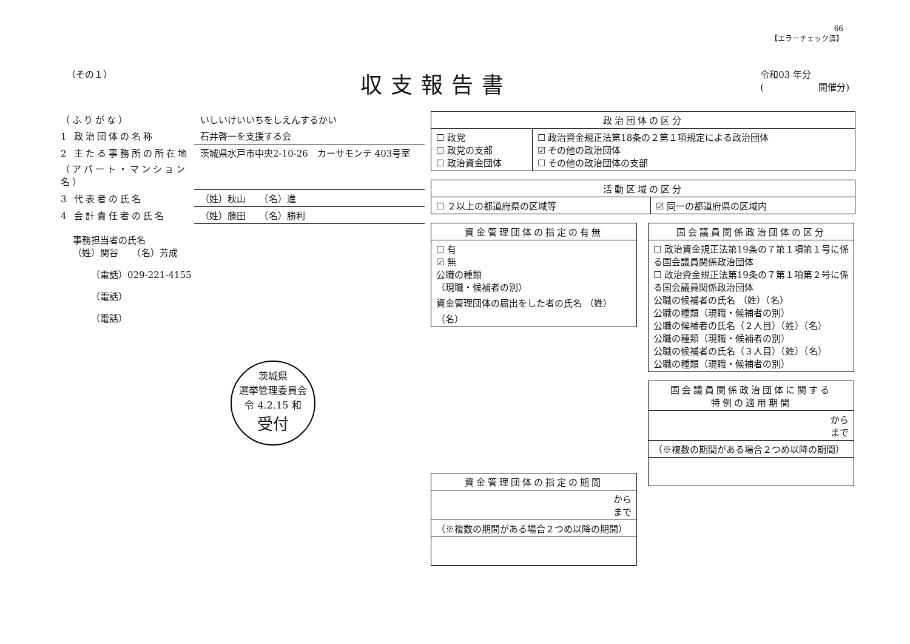66
【エラーチェック済】
（その１） 収支報告書 令和03 年分
(　　　　　　開催分)
（ふりがな） いしいけいいちをしえんするかい
1 政治団体の名称 石井啓一を支援する会
2 主たる事務所の所在地
（アパート・マンション名） 茨城県水戸市中央2-10-26　カーサモンテ 403号室
3 代表者の氏名 （姓）秋山　　（名）進
4 会計責任者の氏名 （姓）藤田　　（名）勝利
事務担当者の氏名
（姓）関谷　　（名）芳成
（電話）029-221-4155
（電話）
（電話）
茨城県
選挙管理委員会
令 4.2.15 和
受付
| 政治団体の区分 | |
| --- | --- |
| ☐ 政党 ☐ 政党の支部 ☐ 政治資金団体 | ☐ 政治資金規正法第18条の２第１項規定による政治団体 ☑ その他の政治団体 ☐ その他の政治団体の支部 |
| 活動区域の区分 | |
| --- | --- |
| ☐ ２以上の都道府県の区域等 | ☑ 同一の都道府県の区域内 |
| 資金管理団体の指定の有無 |
| --- |
| ☐ 有 ☑ 無 公職の種類 （現職・候補者の別） 資金管理団体の届出をした者の氏名 （姓） （名） |
| 資金管理団体の指定の期間 |
| --- |
| から まで |
| （※複数の期間がある場合２つめ以降の期間） |
| 国会議員関係政治団体の区分 |
| --- |
| ☐ 政治資金規正法第19条の７第１項第１号に係る国会議員関係政治団体 ☐ 政治資金規正法第19条の７第１項第２号に係る国会議員関係政治団体 公職の候補者の氏名 （姓）（名） 公職の種類（現職・候補者の別） 公職の候補者の氏名（２人目）（姓）（名） 公職の種類（現職・候補者の別） 公職の候補者の氏名（３人目）（姓）（名） 公職の種類（現職・候補者の別） |
| 国会議員関係政治団体に関する 特例の適用期間 |
| --- |
| から まで |
| （※複数の期間がある場合２つめ以降の期間） |